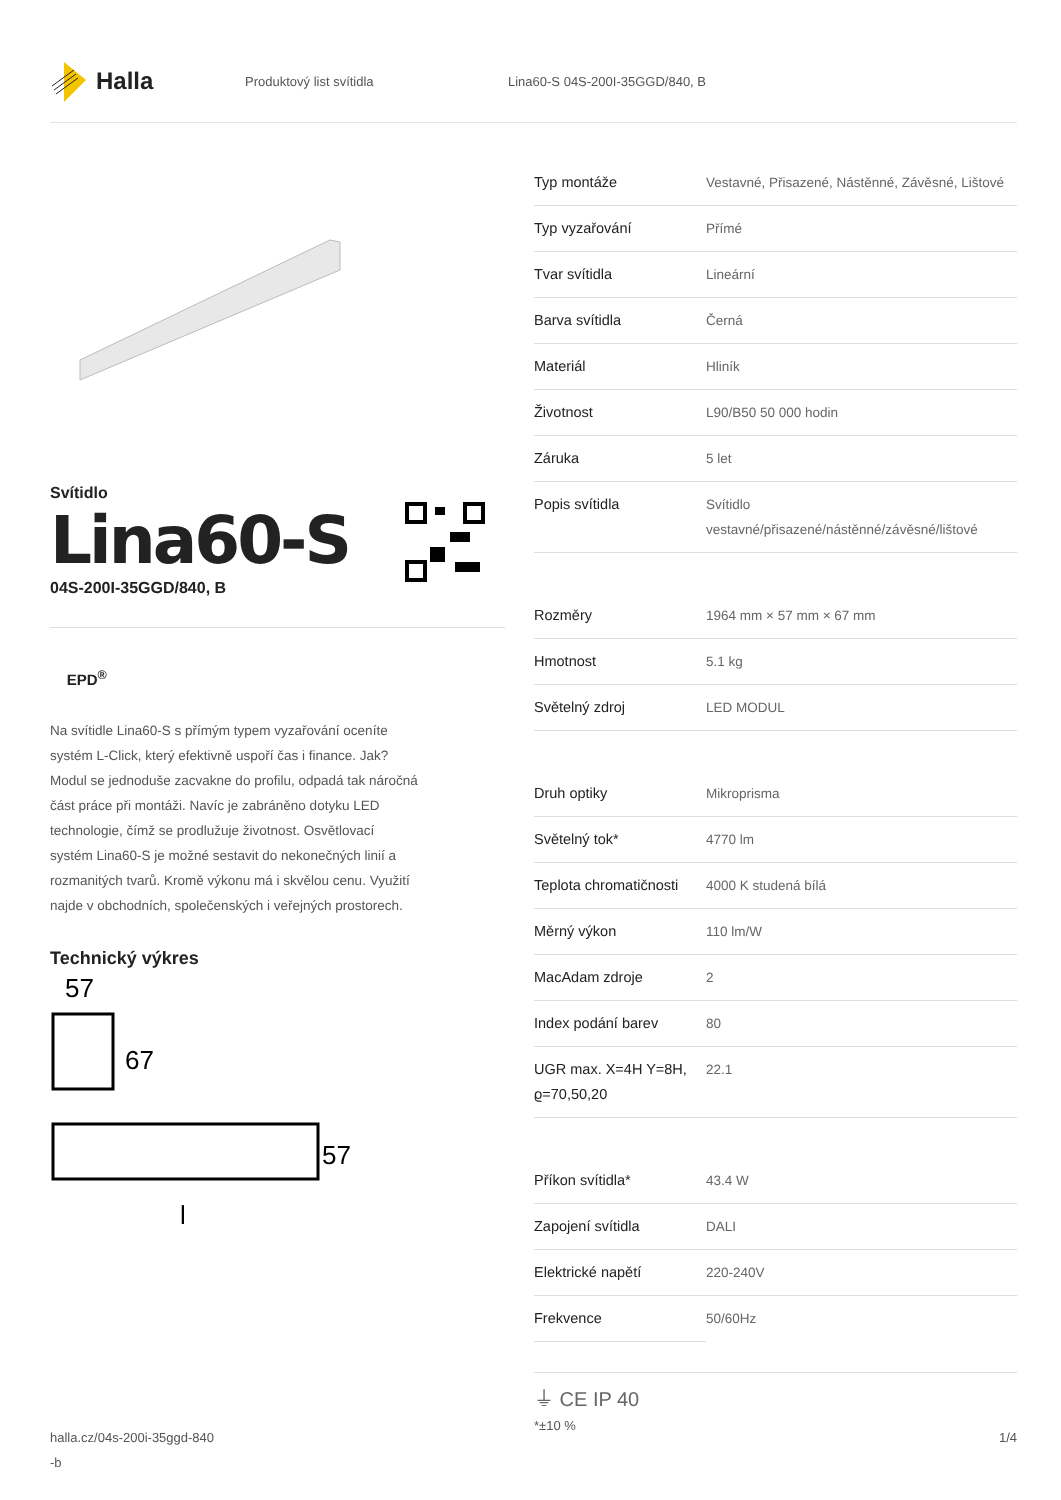Halla
Produktový list svítidla Lina60-S 04S-200I-35GGD/840, B
Svítidlo
Lina60-S
04S-200I-35GGD/840, B
EPD<sup>®</sup>
Na svítidle Lina60-S s přímým typem vyzařování oceníte systém L-Click, který efektivně uspoří čas i finance. Jak? Modul se jednoduše zacvakne do profilu, odpadá tak náročná část práce při montáži. Navíc je zabráněno dotyku LED technologie, čímž se prodlužuje životnost. Osvětlovací systém Lina60-S je možné sestavit do nekonečných linií a rozmanitých tvarů. Kromě výkonu má i skvělou cenu. Využití najde v obchodních, společenských i veřejných prostorech.
Technický výkres
57
67
57
l
| Typ montáže | Vestavné, Přisazené, Nástěnné, Závěsné, Lištové |
| Typ vyzařování | Přímé |
| Tvar svítidla | Lineární |
| Barva svítidla | Černá |
| Materiál | Hliník |
| Životnost | L90/B50 50 000 hodin |
| Záruka | 5 let |
| Popis svítidla | Svítidlo vestavné/přisazené/nástěnné/závěsné/lištové |
| Rozměry | 1964 mm × 57 mm × 67 mm |
| Hmotnost | 5.1 kg |
| Světelný zdroj | LED MODUL |
| Druh optiky | Mikroprisma |
| Světelný tok* | 4770 lm |
| Teplota chromatičnosti | 4000 K studená bílá |
| Měrný výkon | 110 lm/W |
| MacAdam zdroje | 2 |
| Index podání barev | 80 |
| UGR max. X=4H Y=8H, ϱ=70,50,20 | 22.1 |
| Příkon svítidla* | 43.4 W |
| Zapojení svítidla | DALI |
| Elektrické napětí | 220-240V |
| Frekvence | 50/60Hz |
⏚ CE IP 40
*±10 %
halla.cz/04s-200i-35ggd-840
-b 1/4